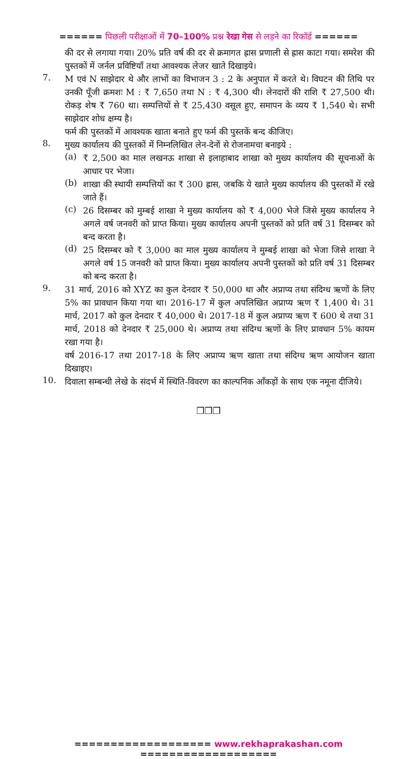====== पिछली परीक्षाओं में 70–100% प्रश्न रेखा गेस से लड़ने का रिकॉर्ड ======
की दर से लगाया गया। 20% प्रति वर्ष की दर से क्रमागत ह्रास प्रणाली से ह्रास काटा गया। समरेश की पुस्तकों में जर्नल प्रविष्टियाँ तथा आवश्यक लेजर खाते दिखाइये।
7.
M एवं N साझेदार थे और लाभों का विभाजन 3 : 2 के अनुपात में करते थे। विघटन की तिथि पर उनकी पूँजी क्रमशः M : ₹ 7,650 तथा N : ₹ 4,300 थी। लेनदारों की राशि ₹ 27,500 थी। रोकड़ शेष ₹ 760 था। सम्पत्तियों से ₹ 25,430 वसूल हुए, समापन के व्यय ₹ 1,540 थे। सभी साझेदार शोध क्षम्य है।
फर्म की पुस्तकों में आवश्यक खाता बनाते हुए फर्म की पुस्तकें बन्द कीजिए।
8.
मुख्य कार्यालय की पुस्तकों में निम्नलिखित लेन-देनों से रोजनामचा बनाइये :
(a)
₹ 2,500 का माल लखनऊ शाखा से इलाहाबाद शाखा को मुख्य कार्यालय की सूचनाओं के आधार पर भेजा।
(b)
शाखा की स्थायी सम्पत्तियों का ₹ 300 ह्रास, जबकि ये खाते मुख्य कार्यालय की पुस्तकों में रखे जाते हैं।
(c)
26 दिसम्बर को मुम्बई शाखा ने मुख्य कार्यालय को ₹ 4,000 भेजे जिसे मुख्य कार्यालय ने अगले वर्ष जनवरी को प्राप्त किया। मुख्य कार्यालय अपनी पुस्तकों को प्रति वर्ष 31 दिसम्बर को बन्द करता है।
(d)
25 दिसम्बर को ₹ 3,000 का माल मुख्य कार्यालय ने मुम्बई शाखा को भेजा जिसे शाखा ने अगले वर्ष 15 जनवरी को प्राप्त किया। मुख्य कार्यालय अपनी पुस्तकों को प्रति वर्ष 31 दिसम्बर को बन्द करता है।
9.
31 मार्च, 2016 को XYZ का कुल देनदार ₹ 50,000 था और अप्राप्य तथा संदिग्ध ऋणों के लिए 5% का प्रावधान किया गया था। 2016-17 में कुल अपलिखित अप्राप्य ऋण ₹ 1,400 थे। 31 मार्च, 2017 को कुल देनदार ₹ 40,000 थे। 2017-18 में कुल अप्राप्य ऋण ₹ 600 थे तथा 31 मार्च, 2018 को देनदार ₹ 25,000 थे। अप्राप्य तथा संदिग्ध ऋणों के लिए प्रावधान 5% कायम रखा गया है।
वर्ष 2016-17 तथा 2017-18 के लिए अप्राप्य ऋण खाता तथा संदिग्ध ऋण आयोजन खाता दिखाइए।
10.
दिवाला सम्बन्धी लेखे के संदर्भ में स्थिति-विवरण का काल्पनिक आँकड़ों के साथ एक नमूना दीजिये।
❒❒❒
=================== www.rekhaprakashan.com ===================